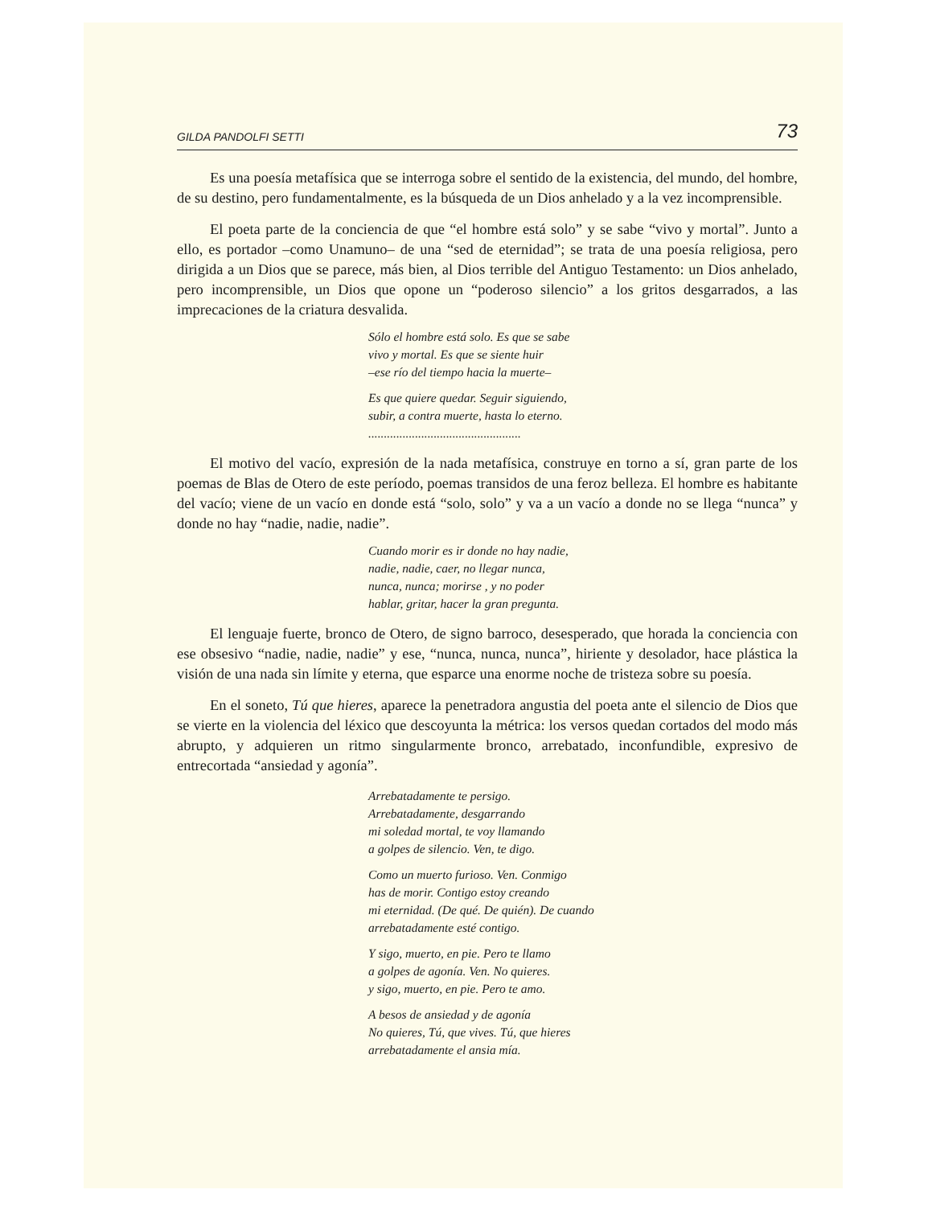GILDA PANDOLFI SETTI 73
Es una poesía metafísica que se interroga sobre el sentido de la existencia, del mundo, del hombre, de su destino, pero fundamentalmente, es la búsqueda de un Dios anhelado y a la vez incomprensible.
El poeta parte de la conciencia de que “el hombre está solo” y se sabe “vivo y mortal”. Junto a ello, es portador –como Unamuno– de una “sed de eternidad”; se trata de una poesía religiosa, pero dirigida a un Dios que se parece, más bien, al Dios terrible del Antiguo Testamento: un Dios anhelado, pero incomprensible, un Dios que opone un “poderoso silencio” a los gritos desgarrados, a las imprecaciones de la criatura desvalida.
Sólo el hombre está solo. Es que se sabe
vivo y mortal. Es que se siente huir
–ese río del tiempo hacia la muerte–
Es que quiere quedar. Seguir siguiendo,
subir, a contra muerte, hasta lo eterno.
.................................................
El motivo del vacío, expresión de la nada metafísica, construye en torno a sí, gran parte de los poemas de Blas de Otero de este período, poemas transidos de una feroz belleza. El hombre es habitante del vacío; viene de un vacío en donde está “solo, solo” y va a un vacío a donde no se llega “nunca” y donde no hay “nadie, nadie, nadie”.
Cuando morir es ir donde no hay nadie,
nadie, nadie, caer, no llegar nunca,
nunca, nunca; morirse , y no poder
hablar, gritar, hacer la gran pregunta.
El lenguaje fuerte, bronco de Otero, de signo barroco, desesperado, que horada la conciencia con ese obsesivo “nadie, nadie, nadie” y ese, “nunca, nunca, nunca”, hiriente y desolador, hace plástica la visión de una nada sin límite y eterna, que esparce una enorme noche de tristeza sobre su poesía.
En el soneto, Tú que hieres, aparece la penetradora angustia del poeta ante el silencio de Dios que se vierte en la violencia del léxico que descoyunta la métrica: los versos quedan cortados del modo más abrupto, y adquieren un ritmo singularmente bronco, arrebatado, inconfundible, expresivo de entrecortada “ansiedad y agonía”.
Arrebatadamente te persigo.
Arrebatadamente, desgarrando
mi soledad mortal, te voy llamando
a golpes de silencio. Ven, te digo.
Como un muerto furioso. Ven. Conmigo
has de morir. Contigo estoy creando
mi eternidad. (De qué. De quién). De cuando
arrebatadamente esté contigo.
Y sigo, muerto, en pie. Pero te llamo
a golpes de agonía. Ven. No quieres.
y sigo, muerto, en pie. Pero te amo.
A besos de ansiedad y de agonía
No quieres, Tú, que vives. Tú, que hieres
arrebatadamente el ansia mía.